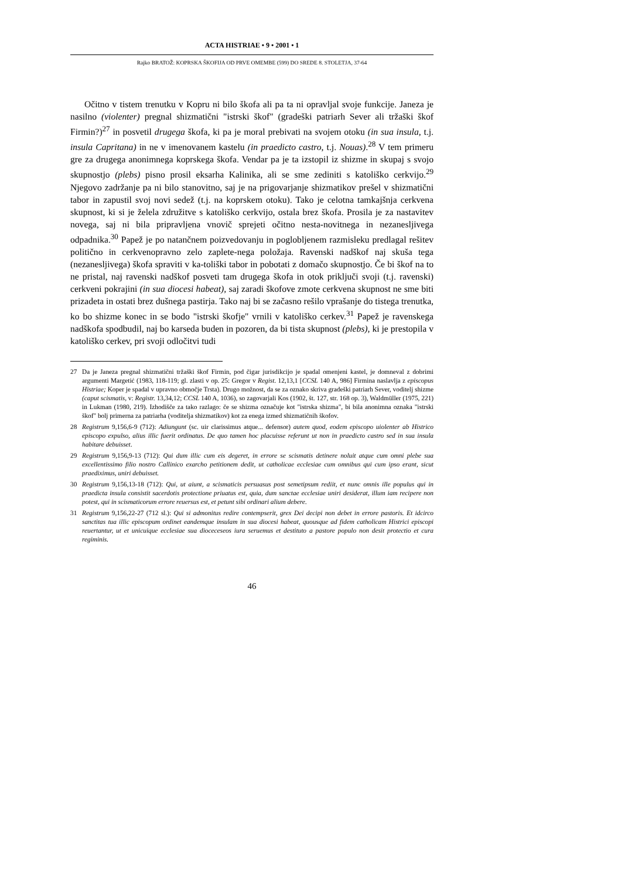ACTA HISTRIAE • 9 • 2001 • 1
Rajko BRATOŽ: KOPRSKA ŠKOFIJA OD PRVE OMEMBE (599) DO SREDE 8. STOLETJA, 37-64
Očitno v tistem trenutku v Kopru ni bilo škofa ali pa ta ni opravljal svoje funkcije. Janeza je nasilno (violenter) pregnal shizmatični "istrski škof" (gradeški patriarh Sever ali tržaški škof Firmin?)<sup>27</sup> in posvetil drugega škofa, ki pa je moral prebivati na svojem otoku (in sua insula, t.j. insula Capritana) in ne v imenovanem kastelu (in praedicto castro, t.j. Nouas).<sup>28</sup> V tem primeru gre za drugega anonimnega koprskega škofa. Vendar pa je ta izstopil iz shizme in skupaj s svojo skupnostjo (plebs) pisno prosil eksarha Kalinika, ali se sme zediniti s katoliško cerkvijo.<sup>29</sup> Njegovo zadržanje pa ni bilo stanovitno, saj je na prigovarjanje shizmatikov prešel v shizmatični tabor in zapustil svoj novi sedež (t.j. na koprskem otoku). Tako je celotna tamkajšnja cerkvena skupnost, ki si je želela združitve s katoliško cerkvijo, ostala brez škofa. Prosila je za nastavitev novega, saj ni bila pripravljena vnovič sprejeti očitno nesta-novitnega in nezanesljivega odpadnika.<sup>30</sup> Papež je po natančnem poizvedovanju in poglobljenem razmisleku predlagal rešitev politično in cerkvenopravno zelo zaplete-nega položaja. Ravenski nadškof naj skuša tega (nezanesljivega) škofa spraviti v ka-toliški tabor in pobotati z domačo skupnostjo. Če bi škof na to ne pristal, naj ravenski nadškof posveti tam drugega škofa in otok priključi svoji (t.j. ravenski) cerkveni pokrajini (in sua diocesi habeat), saj zaradi škofove zmote cerkvena skupnost ne sme biti prizadeta in ostati brez dušnega pastirja. Tako naj bi se začasno rešilo vprašanje do tistega trenutka, ko bo shizme konec in se bodo "istrski škofje" vrnili v katoliško cerkev.<sup>31</sup> Papež je ravenskega nadškofa spodbudil, naj bo karseda buden in pozoren, da bi tista skupnost (plebs), ki je prestopila v katoliško cerkev, pri svoji odločitvi tudi
27 Da je Janeza pregnal shizmatični tržaški škof Firmin, pod čigar jurisdikcijo je spadal omenjeni kastel, je domneval z dobrimi argumenti Margetić (1983, 118-119; gl. zlasti v op. 25: Gregor v Regist. 12,13,1 [CCSL 140 A, 986] Firmina naslavlja z episcopus Histriae; Koper je spadal v upravno območje Trsta). Drugo možnost, da se za oznako skriva gradeški patriarh Sever, voditelj shizme (caput scismatis, v: Registr. 13,34,12; CCSL 140 A, 1036), so zagovarjali Kos (1902, št. 127, str. 168 op. 3), Waldmüller (1975, 221) in Lukman (1980, 219). Izhodišče za tako razlago: če se shizma označuje kot "istrska shizma", bi bila anonimna oznaka "istrski škof" bolj primerna za patriarha (voditelja shizmatikov) kot za enega izmed shizmatičnih škofov.
28 Registrum 9,156,6-9 (712): Adiungunt (sc. uir clarissimus atque... defensor) autem quod, eodem episcopo uiolenter ab Histrico episcopo expulso, alius illic fuerit ordinatus. De quo tamen hoc placuisse referunt ut non in praedicto castro sed in sua insula habitare debuisset.
29 Registrum 9,156,9-13 (712): Qui dum illic cum eis degeret, in errore se scismatis detinere noluit atque cum omni plebe sua excellentissimo filio nostro Callinico exarcho petitionem dedit, ut catholicae ecclesiae cum omnibus qui cum ipso erant, sicut praediximus, uniri debuisset.
30 Registrum 9,156,13-18 (712): Qui, ut aiunt, a scismaticis persuasus post semetipsum rediit, et nunc omnis ille populus qui in praedicta insula consistit sacerdotis protectione priuatus est, quia, dum sanctae ecclesiae uniri desiderat, illum iam recipere non potest, qui in scismaticorum errore reuersus est, et petunt sibi ordinari alium debere.
31 Registrum 9,156,22-27 (712 sl.): Qui si admonitus redire contempserit, grex Dei decipi non debet in errore pastoris. Et idcirco sanctitas tua illic episcopum ordinet eandemque insulam in sua diocesi habeat, quousque ad fidem catholicam Histrici episcopi reuertantur, ut et unicuique ecclesiae sua dioceceseos iura seruemus et destituto a pastore populo non desit protectio et cura regiminis.
46